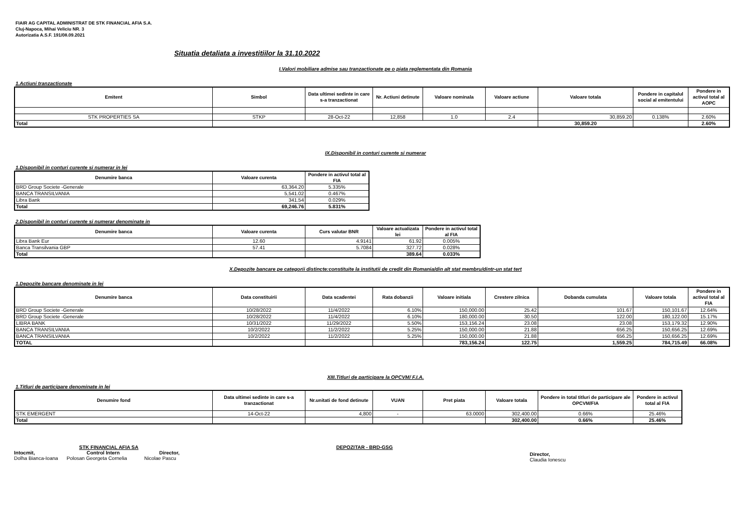FIAIR AG CAPITAL ADMINISTRAT DE STK FINANCIAL AFIA S.A.
Cluj-Napoca, Mihai Veliciu NR. 3
Autorizatia A.S.F. 191/08.09.2021
Situatia detaliata a investitiilor la 31.10.2022
I.Valori mobiliare admise sau tranzactionate pe o piata reglementata din Romania
1.Actiuni tranzactionate
| Emitent | Simbol | Data ultimei sedinte in care s-a tranzactionat | Nr. Actiuni detinute | Valoare nominala | Valoare actiune | Valoare totala | Pondere in capitalul social al emitentului | Pondere in activul total al AOPC |
| --- | --- | --- | --- | --- | --- | --- | --- | --- |
| STK PROPERTIES SA | STKP | 28-Oct-22 | 12,858 | 1.0 | 2.4 | 30,859.20 | 0.138% | 2.60% |
| Total | | | | | | 30,859.20 | | 2.60% |
IX.Disponibil in conturi curente si numerar
1.Disponibil in conturi curente si numerar in lei
| Denumire banca | Valoare curenta | Pondere in activul total al FIA |
| --- | --- | --- |
| BRD Group Societe -Generale | 63,364.20 | 5.335% |
| BANCA TRANSILVANIA | 5,541.02 | 0.467% |
| Libra Bank | 341.54 | 0.029% |
| Total | 69,246.76 | 5.831% |
2.Disponibil in conturi curente si numerar denominate in
| Denumire banca | Valoare curenta | Curs valutar BNR | Valoare actualizata lei | Pondere in activul total al FIA |
| --- | --- | --- | --- | --- |
| Libra Bank Eur | 12.60 | 4.9141 | 61.92 | 0.005% |
| Banca Transilvania GBP | 57.41 | 5.7084 | 327.72 | 0.028% |
| Total | | | 389.64 | 0.033% |
X.Depozite bancare pe categorii distincte:constituite la institutii de credit din Romania/din alt stat membru/dintr-un stat tert
1.Depozite bancare denominate in lei
| Denumire banca | Data constituirii | Data scadentei | Rata dobanzii | Valoare initiala | Crestere zilnica | Dobanda cumulata | Valoare totala | Pondere in activul total al FIA |
| --- | --- | --- | --- | --- | --- | --- | --- | --- |
| BRD Group Societe -Generale | 10/28/2022 | 11/4/2022 | 6.10% | 150,000.00 | 25.42 | 101.67 | 150,101.67 | 12.64% |
| BRD Group Societe -Generale | 10/28/2022 | 11/4/2022 | 6.10% | 180,000.00 | 30.50 | 122.00 | 180,122.00 | 15.17% |
| LIBRA BANK | 10/31/2022 | 11/29/2022 | 5.50% | 153,156.24 | 23.08 | 23.08 | 153,179.32 | 12.90% |
| BANCA TRANSILVANIA | 10/2/2022 | 11/2/2022 | 5.25% | 150,000.00 | 21.88 | 656.25 | 150,656.25 | 12.69% |
| BANCA TRANSILVANIA | 10/2/2022 | 11/2/2022 | 5.25% | 150,000.00 | 21.88 | 656.25 | 150,656.25 | 12.69% |
| TOTAL | | | | 783,156.24 | 122.75 | 1,559.25 | 784,715.49 | 66.08% |
XIII.Titluri de participare la OPCVM/ F.I.A.
1.Titluri de participare denominate in lei
| Denumire fond | Data ultimei sedinte in care s-a tranzactionat | Nr.unitati de fond detinute | VUAN | Pret piata | Valoare totala | Pondere in total titluri de participare ale OPCVM/FIA | Pondere in activul total al FIA |
| --- | --- | --- | --- | --- | --- | --- | --- |
| STK EMERGENT | 14-Oct-22 | 4,800 | - | 63.0000 | 302,400.00 | 0.66% | 25.46% |
| Total | | | | | 302,400.00 | 0.66% | 25.46% |
STK FINANCIAL AFIA SA
Intocmit,
Dolha Bianca-Ioana
Control Intern
Polosan Georgeta Cornelia
Director,
Nicolae Pascu
DEPOZITAR - BRD-GSG
Director,
Claudia Ionescu